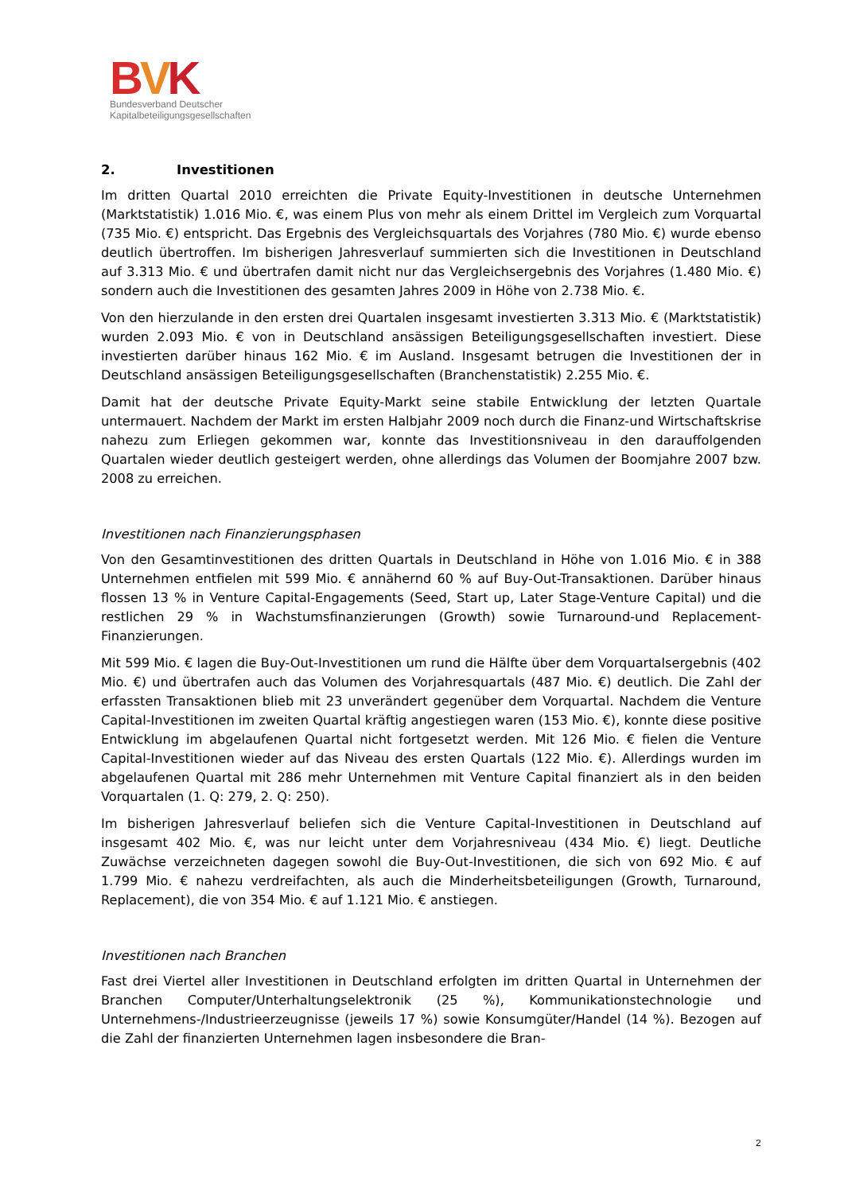BVK
Bundesverband Deutscher
Kapitalbeteiligungsgesellschaften
2. Investitionen
Im dritten Quartal 2010 erreichten die Private Equity-Investitionen in deutsche Unternehmen (Marktstatistik) 1.016 Mio. €, was einem Plus von mehr als einem Drittel im Vergleich zum Vorquartal (735 Mio. €) entspricht. Das Ergebnis des Vergleichsquartals des Vorjahres (780 Mio. €) wurde ebenso deutlich übertroffen. Im bisherigen Jahresverlauf summierten sich die Investitionen in Deutschland auf 3.313 Mio. € und übertrafen damit nicht nur das Vergleichsergebnis des Vorjahres (1.480 Mio. €) sondern auch die Investitionen des gesamten Jahres 2009 in Höhe von 2.738 Mio. €.
Von den hierzulande in den ersten drei Quartalen insgesamt investierten 3.313 Mio. € (Marktstatistik) wurden 2.093 Mio. € von in Deutschland ansässigen Beteiligungsgesellschaften investiert. Diese investierten darüber hinaus 162 Mio. € im Ausland. Insgesamt betrugen die Investitionen der in Deutschland ansässigen Beteiligungsgesellschaften (Branchenstatistik) 2.255 Mio. €.
Damit hat der deutsche Private Equity-Markt seine stabile Entwicklung der letzten Quartale untermauert. Nachdem der Markt im ersten Halbjahr 2009 noch durch die Finanz-und Wirtschaftskrise nahezu zum Erliegen gekommen war, konnte das Investitionsniveau in den darauffolgenden Quartalen wieder deutlich gesteigert werden, ohne allerdings das Volumen der Boomjahre 2007 bzw. 2008 zu erreichen.
Investitionen nach Finanzierungsphasen
Von den Gesamtinvestitionen des dritten Quartals in Deutschland in Höhe von 1.016 Mio. € in 388 Unternehmen entfielen mit 599 Mio. € annähernd 60 % auf Buy-Out-Transaktionen. Darüber hinaus flossen 13 % in Venture Capital-Engagements (Seed, Start up, Later Stage-Venture Capital) und die restlichen 29 % in Wachstumsfinanzierungen (Growth) sowie Turnaround-und Replacement-Finanzierungen.
Mit 599 Mio. € lagen die Buy-Out-Investitionen um rund die Hälfte über dem Vorquartalsergebnis (402 Mio. €) und übertrafen auch das Volumen des Vorjahresquartals (487 Mio. €) deutlich. Die Zahl der erfassten Transaktionen blieb mit 23 unverändert gegenüber dem Vorquartal. Nachdem die Venture Capital-Investitionen im zweiten Quartal kräftig angestiegen waren (153 Mio. €), konnte diese positive Entwicklung im abgelaufenen Quartal nicht fortgesetzt werden. Mit 126 Mio. € fielen die Venture Capital-Investitionen wieder auf das Niveau des ersten Quartals (122 Mio. €). Allerdings wurden im abgelaufenen Quartal mit 286 mehr Unternehmen mit Venture Capital finanziert als in den beiden Vorquartalen (1. Q: 279, 2. Q: 250).
Im bisherigen Jahresverlauf beliefen sich die Venture Capital-Investitionen in Deutschland auf insgesamt 402 Mio. €, was nur leicht unter dem Vorjahresniveau (434 Mio. €) liegt. Deutliche Zuwächse verzeichneten dagegen sowohl die Buy-Out-Investitionen, die sich von 692 Mio. € auf 1.799 Mio. € nahezu verdreifachten, als auch die Minderheitsbeteiligungen (Growth, Turnaround, Replacement), die von 354 Mio. € auf 1.121 Mio. € anstiegen.
Investitionen nach Branchen
Fast drei Viertel aller Investitionen in Deutschland erfolgten im dritten Quartal in Unternehmen der Branchen Computer/Unterhaltungselektronik (25 %), Kommunikationstechnologie und Unternehmens-/Industrieerzeugnisse (jeweils 17 %) sowie Konsumgüter/Handel (14 %). Bezogen auf die Zahl der finanzierten Unternehmen lagen insbesondere die Bran-
2